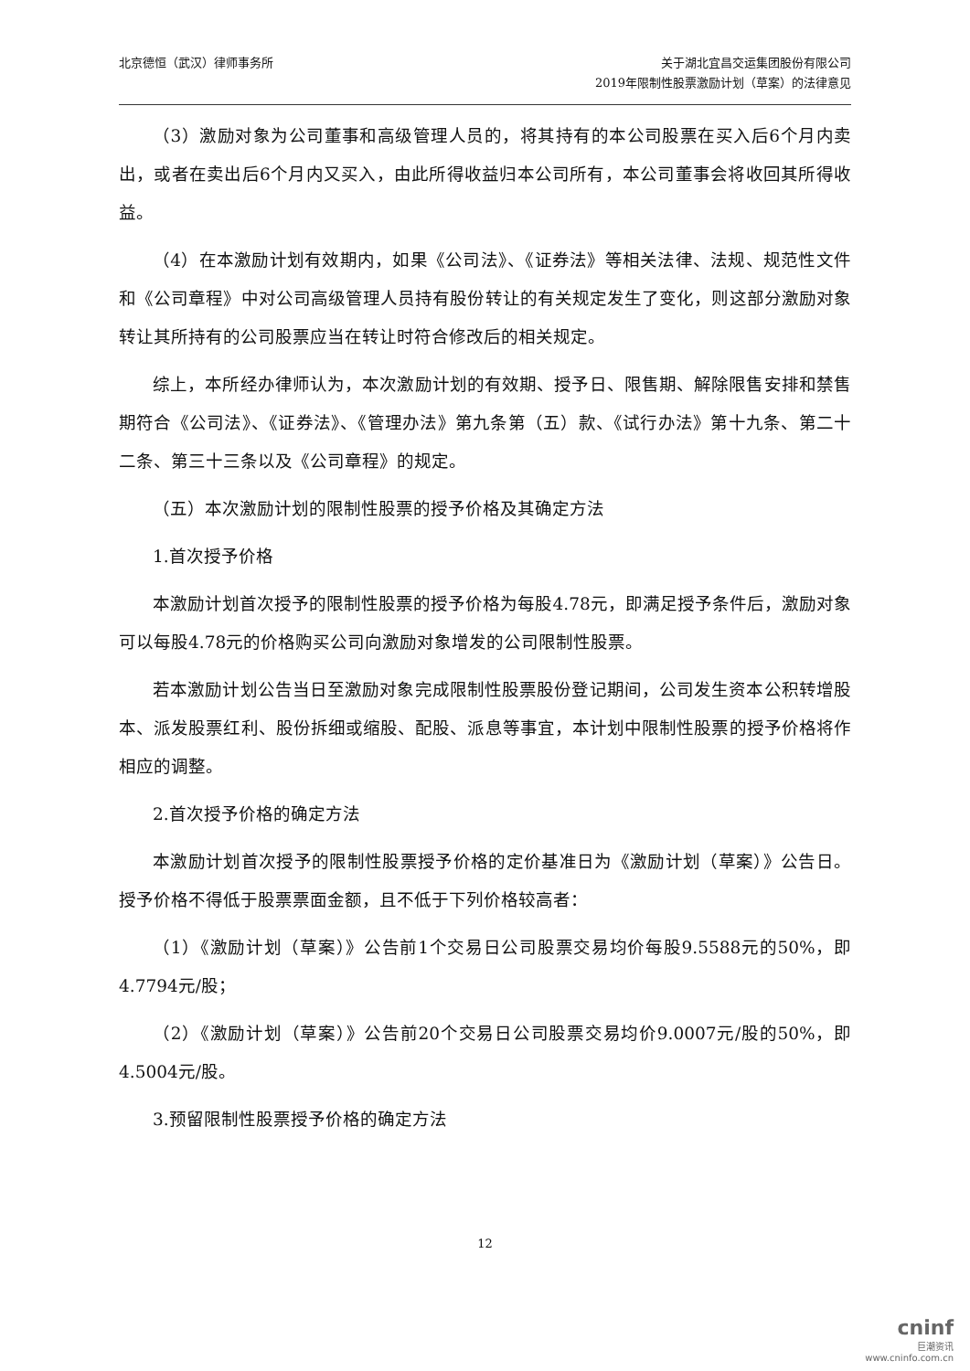北京德恒（武汉）律师事务所 关于湖北宜昌交运集团股份有限公司
2019年限制性股票激励计划（草案）的法律意见
（3）激励对象为公司董事和高级管理人员的，将其持有的本公司股票在买入后6个月内卖出，或者在卖出后6个月内又买入，由此所得收益归本公司所有，本公司董事会将收回其所得收益。
（4）在本激励计划有效期内，如果《公司法》、《证券法》等相关法律、法规、规范性文件和《公司章程》中对公司高级管理人员持有股份转让的有关规定发生了变化，则这部分激励对象转让其所持有的公司股票应当在转让时符合修改后的相关规定。
综上，本所经办律师认为，本次激励计划的有效期、授予日、限售期、解除限售安排和禁售期符合《公司法》、《证券法》、《管理办法》第九条第（五）款、《试行办法》第十九条、第二十二条、第三十三条以及《公司章程》的规定。
（五）本次激励计划的限制性股票的授予价格及其确定方法
1.首次授予价格
本激励计划首次授予的限制性股票的授予价格为每股4.78元，即满足授予条件后，激励对象可以每股4.78元的价格购买公司向激励对象增发的公司限制性股票。
若本激励计划公告当日至激励对象完成限制性股票股份登记期间，公司发生资本公积转增股本、派发股票红利、股份拆细或缩股、配股、派息等事宜，本计划中限制性股票的授予价格将作相应的调整。
2.首次授予价格的确定方法
本激励计划首次授予的限制性股票授予价格的定价基准日为《激励计划（草案）》公告日。授予价格不得低于股票票面金额，且不低于下列价格较高者：
（1）《激励计划（草案）》公告前1个交易日公司股票交易均价每股9.5588元的50%，即4.7794元/股；
（2）《激励计划（草案）》公告前20个交易日公司股票交易均价9.0007元/股的50%，即4.5004元/股。
3.预留限制性股票授予价格的确定方法
12
cninf
巨潮资讯
www.cninfo.com.cn